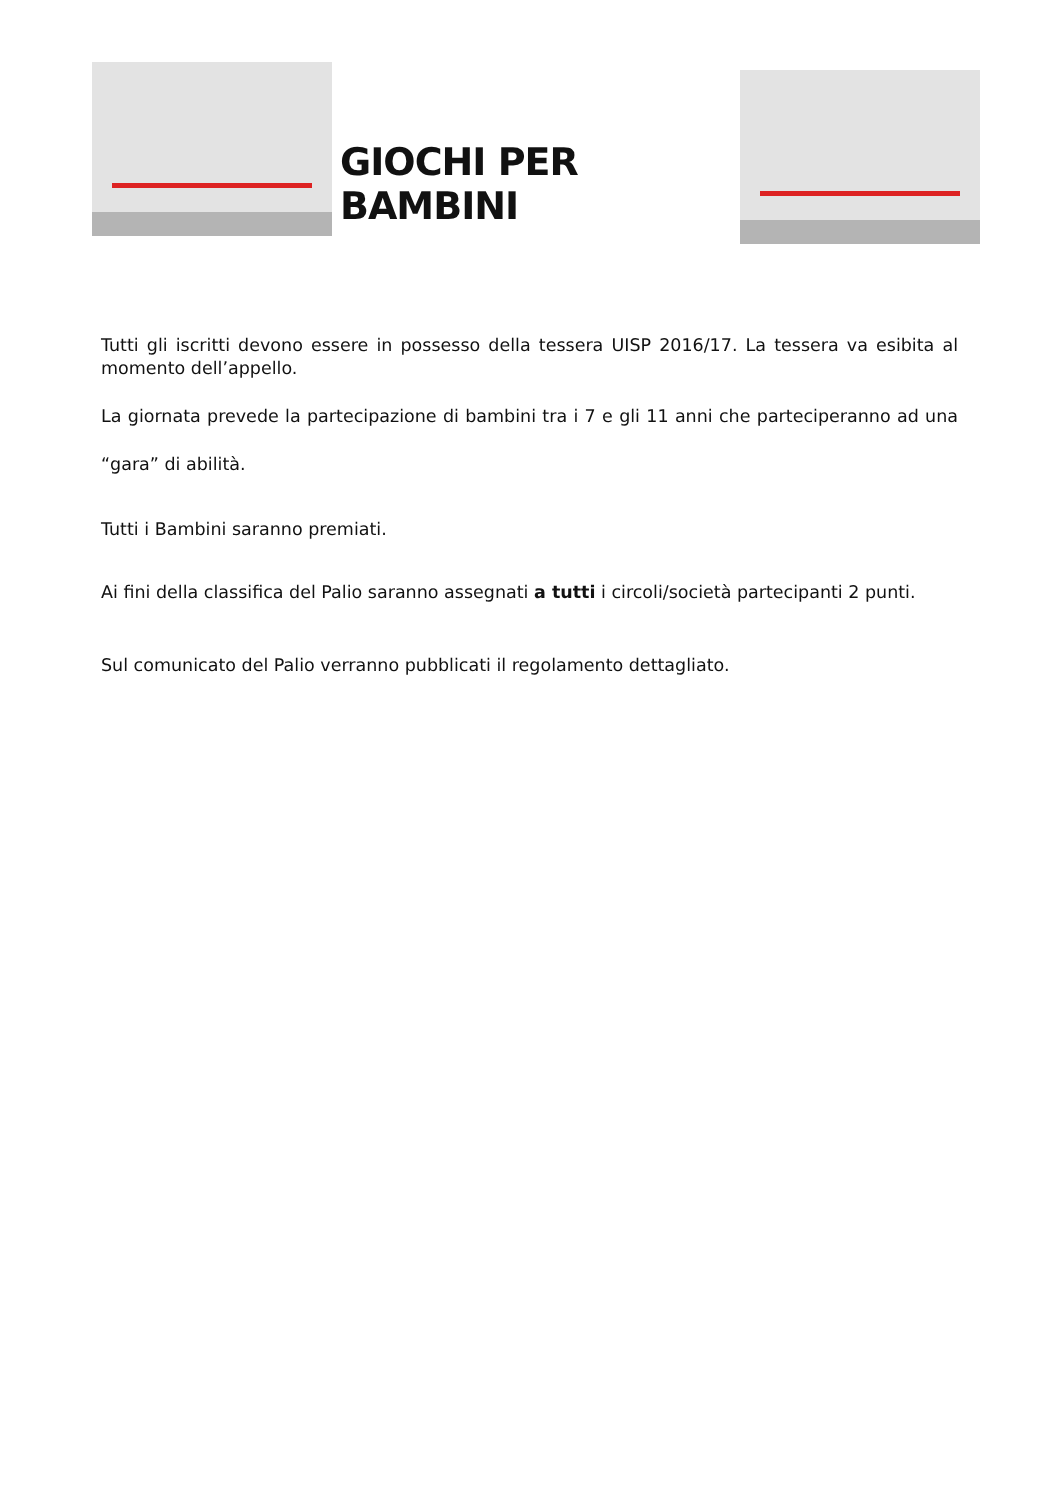GIOCHI PER BAMBINI
Tutti gli iscritti devono essere in possesso della tessera UISP 2016/17. La tessera va esibita al momento dell’appello.
La giornata prevede la partecipazione di bambini tra i 7 e gli 11 anni che parteciperanno ad una “gara” di abilità.
Tutti i Bambini saranno premiati.
Ai fini della classifica del Palio saranno assegnati a tutti i circoli/società partecipanti 2 punti.
Sul comunicato del Palio verranno pubblicati il regolamento dettagliato.